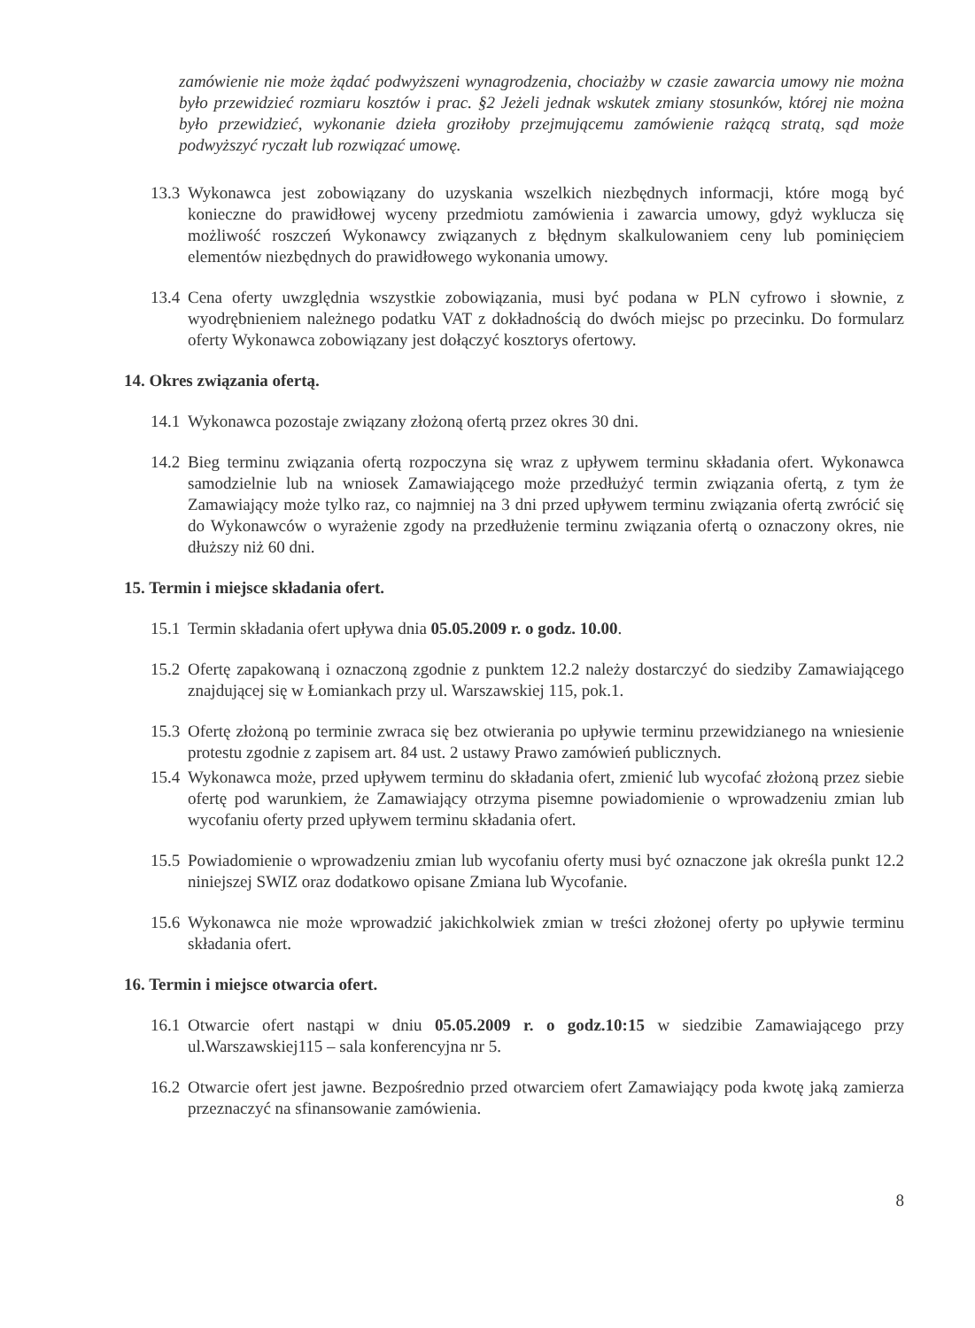zamówienie nie może żądać podwyższeni wynagrodzenia, chociażby w czasie zawarcia umowy nie można było przewidzieć rozmiaru kosztów i prac. §2 Jeżeli jednak wskutek zmiany stosunków, której nie można było przewidzieć, wykonanie dzieła groziłoby przejmującemu zamówienie rażącą stratą, sąd może podwyższyć ryczałt lub rozwiązać umowę.
13.3 Wykonawca jest zobowiązany do uzyskania wszelkich niezbędnych informacji, które mogą być konieczne do prawidłowej wyceny przedmiotu zamówienia i zawarcia umowy, gdyż wyklucza się możliwość roszczeń Wykonawcy związanych z błędnym skalkulowaniem ceny lub pominięciem elementów niezbędnych do prawidłowego wykonania umowy.
13.4 Cena oferty uwzględnia wszystkie zobowiązania, musi być podana w PLN cyfrowo i słownie, z wyodrębnieniem należnego podatku VAT z dokładnością do dwóch miejsc po przecinku. Do formularz oferty Wykonawca zobowiązany jest dołączyć kosztorys ofertowy.
14. Okres związania ofertą.
14.1 Wykonawca pozostaje związany złożoną ofertą przez okres 30 dni.
14.2 Bieg terminu związania ofertą rozpoczyna się wraz z upływem terminu składania ofert. Wykonawca samodzielnie lub na wniosek Zamawiającego może przedłużyć termin związania ofertą, z tym że Zamawiający może tylko raz, co najmniej na 3 dni przed upływem terminu związania ofertą zwrócić się do Wykonawców o wyrażenie zgody na przedłużenie terminu związania ofertą o oznaczony okres, nie dłuższy niż 60 dni.
15. Termin i miejsce składania ofert.
15.1 Termin składania ofert upływa dnia 05.05.2009 r. o godz. 10.00.
15.2 Ofertę zapakowaną i oznaczoną zgodnie z punktem 12.2 należy dostarczyć do siedziby Zamawiającego znajdującej się w Łomiankach przy ul. Warszawskiej 115, pok.1.
15.3 Ofertę złożoną po terminie zwraca się bez otwierania po upływie terminu przewidzianego na wniesienie protestu zgodnie z zapisem art. 84 ust. 2 ustawy Prawo zamówień publicznych.
15.4 Wykonawca może, przed upływem terminu do składania ofert, zmienić lub wycofać złożoną przez siebie ofertę pod warunkiem, że Zamawiający otrzyma pisemne powiadomienie o wprowadzeniu zmian lub wycofaniu oferty przed upływem terminu składania ofert.
15.5 Powiadomienie o wprowadzeniu zmian lub wycofaniu oferty musi być oznaczone jak określa punkt 12.2 niniejszej SWIZ oraz dodatkowo opisane Zmiana lub Wycofanie.
15.6 Wykonawca nie może wprowadzić jakichkolwiek zmian w treści złożonej oferty po upływie terminu składania ofert.
16. Termin i miejsce otwarcia ofert.
16.1 Otwarcie ofert nastąpi w dniu 05.05.2009 r. o godz.10:15 w siedzibie Zamawiającego przy ul.Warszawskiej115 – sala konferencyjna nr 5.
16.2 Otwarcie ofert jest jawne. Bezpośrednio przed otwarciem ofert Zamawiający poda kwotę jaką zamierza przeznaczyć na sfinansowanie zamówienia.
8